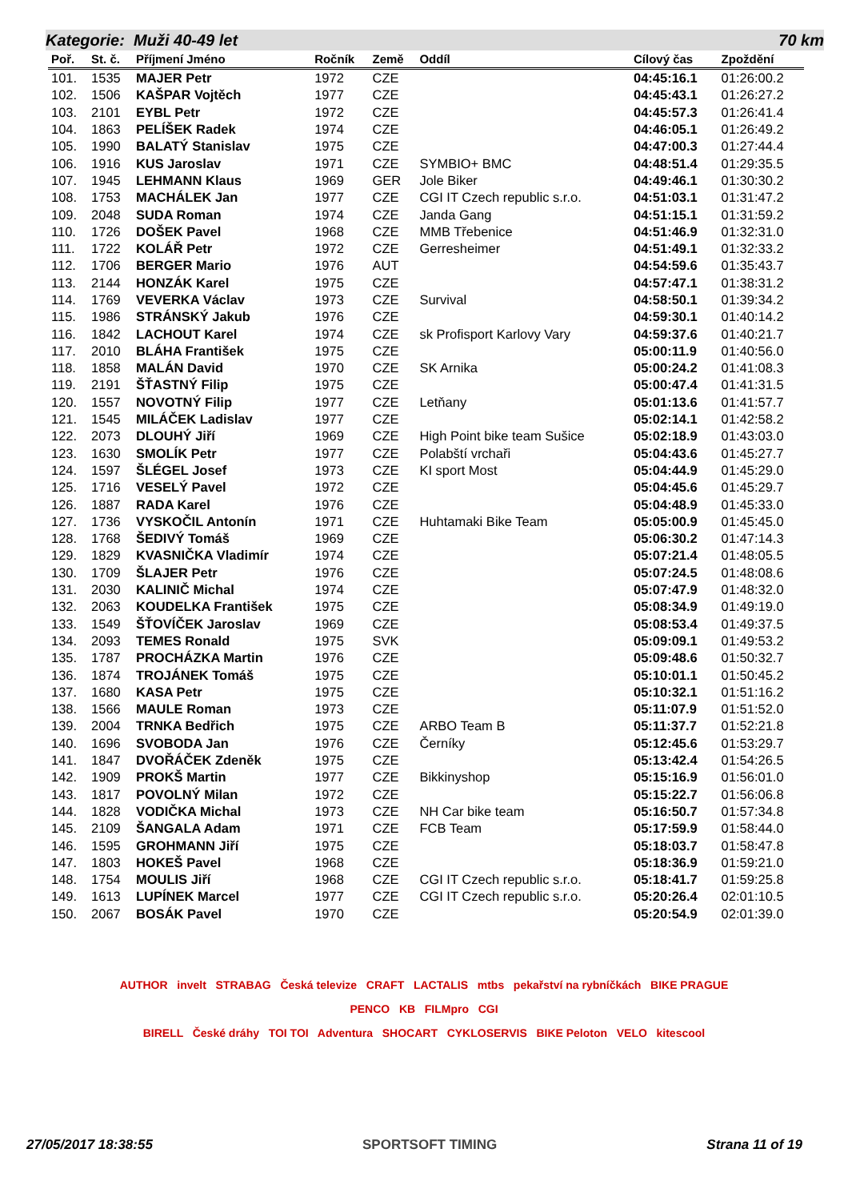Kategorie: Muži 40-49 let 70 km
| Poř. | St. č. | Příjmení Jméno | Ročník | Země | Oddíl | Cílový čas | Zpoždění |
| --- | --- | --- | --- | --- | --- | --- | --- |
| 101. | 1535 | MAJER Petr | 1972 | CZE | | 04:45:16.1 | 01:26:00.2 |
| 102. | 1506 | KAŠPAR Vojtěch | 1977 | CZE | | 04:45:43.1 | 01:26:27.2 |
| 103. | 2101 | EYBL Petr | 1972 | CZE | | 04:45:57.3 | 01:26:41.4 |
| 104. | 1863 | PELÍŠEK Radek | 1974 | CZE | | 04:46:05.1 | 01:26:49.2 |
| 105. | 1990 | BALATÝ Stanislav | 1975 | CZE | | 04:47:00.3 | 01:27:44.4 |
| 106. | 1916 | KUS Jaroslav | 1971 | CZE | SYMBIO+ BMC | 04:48:51.4 | 01:29:35.5 |
| 107. | 1945 | LEHMANN Klaus | 1969 | GER | Jole Biker | 04:49:46.1 | 01:30:30.2 |
| 108. | 1753 | MACHÁLEK Jan | 1977 | CZE | CGI IT Czech republic s.r.o. | 04:51:03.1 | 01:31:47.2 |
| 109. | 2048 | SUDA Roman | 1974 | CZE | Janda Gang | 04:51:15.1 | 01:31:59.2 |
| 110. | 1726 | DOŠEK Pavel | 1968 | CZE | MMB Třebenice | 04:51:46.9 | 01:32:31.0 |
| 111. | 1722 | KOLÁŘ Petr | 1972 | CZE | Gerresheimer | 04:51:49.1 | 01:32:33.2 |
| 112. | 1706 | BERGER Mario | 1976 | AUT | | 04:54:59.6 | 01:35:43.7 |
| 113. | 2144 | HONZÁK Karel | 1975 | CZE | | 04:57:47.1 | 01:38:31.2 |
| 114. | 1769 | VEVERKA Václav | 1973 | CZE | Survival | 04:58:50.1 | 01:39:34.2 |
| 115. | 1986 | STRÁNSKÝ Jakub | 1976 | CZE | | 04:59:30.1 | 01:40:14.2 |
| 116. | 1842 | LACHOUT Karel | 1974 | CZE | sk Profisport Karlovy Vary | 04:59:37.6 | 01:40:21.7 |
| 117. | 2010 | BLÁHA František | 1975 | CZE | | 05:00:11.9 | 01:40:56.0 |
| 118. | 1858 | MALÁN David | 1970 | CZE | SK Arnika | 05:00:24.2 | 01:41:08.3 |
| 119. | 2191 | ŠŤASTNÝ Filip | 1975 | CZE | | 05:00:47.4 | 01:41:31.5 |
| 120. | 1557 | NOVOTNÝ Filip | 1977 | CZE | Letňany | 05:01:13.6 | 01:41:57.7 |
| 121. | 1545 | MILÁČEK Ladislav | 1977 | CZE | | 05:02:14.1 | 01:42:58.2 |
| 122. | 2073 | DLOUHÝ Jiří | 1969 | CZE | High Point bike team Sušice | 05:02:18.9 | 01:43:03.0 |
| 123. | 1630 | SMOLÍK Petr | 1977 | CZE | Polabští vrchaři | 05:04:43.6 | 01:45:27.7 |
| 124. | 1597 | ŠLÉGEL Josef | 1973 | CZE | KI sport Most | 05:04:44.9 | 01:45:29.0 |
| 125. | 1716 | VESELÝ Pavel | 1972 | CZE | | 05:04:45.6 | 01:45:29.7 |
| 126. | 1887 | RADA Karel | 1976 | CZE | | 05:04:48.9 | 01:45:33.0 |
| 127. | 1736 | VYSKOČIL Antonín | 1971 | CZE | Huhtamaki Bike Team | 05:05:00.9 | 01:45:45.0 |
| 128. | 1768 | ŠEDIVÝ Tomáš | 1969 | CZE | | 05:06:30.2 | 01:47:14.3 |
| 129. | 1829 | KVASNIČKA Vladimír | 1974 | CZE | | 05:07:21.4 | 01:48:05.5 |
| 130. | 1709 | ŠLAJER Petr | 1976 | CZE | | 05:07:24.5 | 01:48:08.6 |
| 131. | 2030 | KALINIČ Michal | 1974 | CZE | | 05:07:47.9 | 01:48:32.0 |
| 132. | 2063 | KOUDELKA František | 1975 | CZE | | 05:08:34.9 | 01:49:19.0 |
| 133. | 1549 | ŠŤOVÍČEK Jaroslav | 1969 | CZE | | 05:08:53.4 | 01:49:37.5 |
| 134. | 2093 | TEMES Ronald | 1975 | SVK | | 05:09:09.1 | 01:49:53.2 |
| 135. | 1787 | PROCHÁZKA Martin | 1976 | CZE | | 05:09:48.6 | 01:50:32.7 |
| 136. | 1874 | TROJÁNEK Tomáš | 1975 | CZE | | 05:10:01.1 | 01:50:45.2 |
| 137. | 1680 | KASA Petr | 1975 | CZE | | 05:10:32.1 | 01:51:16.2 |
| 138. | 1566 | MAULE Roman | 1973 | CZE | | 05:11:07.9 | 01:51:52.0 |
| 139. | 2004 | TRNKA Bedřich | 1975 | CZE | ARBO Team B | 05:11:37.7 | 01:52:21.8 |
| 140. | 1696 | SVOBODA Jan | 1976 | CZE | Černíky | 05:12:45.6 | 01:53:29.7 |
| 141. | 1847 | DVOŘÁČEK Zdeněk | 1975 | CZE | | 05:13:42.4 | 01:54:26.5 |
| 142. | 1909 | PROKŠ Martin | 1977 | CZE | Bikkinyshop | 05:15:16.9 | 01:56:01.0 |
| 143. | 1817 | POVOLNÝ Milan | 1972 | CZE | | 05:15:22.7 | 01:56:06.8 |
| 144. | 1828 | VODIČKA Michal | 1973 | CZE | NH Car bike team | 05:16:50.7 | 01:57:34.8 |
| 145. | 2109 | ŠANGALA Adam | 1971 | CZE | FCB Team | 05:17:59.9 | 01:58:44.0 |
| 146. | 1595 | GROHMANN Jiří | 1975 | CZE | | 05:18:03.7 | 01:58:47.8 |
| 147. | 1803 | HOKEŠ Pavel | 1968 | CZE | | 05:18:36.9 | 01:59:21.0 |
| 148. | 1754 | MOULIS Jiří | 1968 | CZE | CGI IT Czech republic s.r.o. | 05:18:41.7 | 01:59:25.8 |
| 149. | 1613 | LUPÍNEK Marcel | 1977 | CZE | CGI IT Czech republic s.r.o. | 05:20:26.4 | 02:01:10.5 |
| 150. | 2067 | BOSÁK Pavel | 1970 | CZE | | 05:20:54.9 | 02:01:39.0 |
AUTHOR invelt STRABAG Česká televize CRAFT LACTALIS mtbs pekařství na rybníčkách BIKE PRAGUE
PENCO KB FILMpro CGI
BIRELL České dráhy TOI TOI Adventura SHOCART CYKLOSERVIS BIKE Peloton VELO kitescool
27/05/2017 18:38:55 SPORTSOFT TIMING Strana 11 of 19